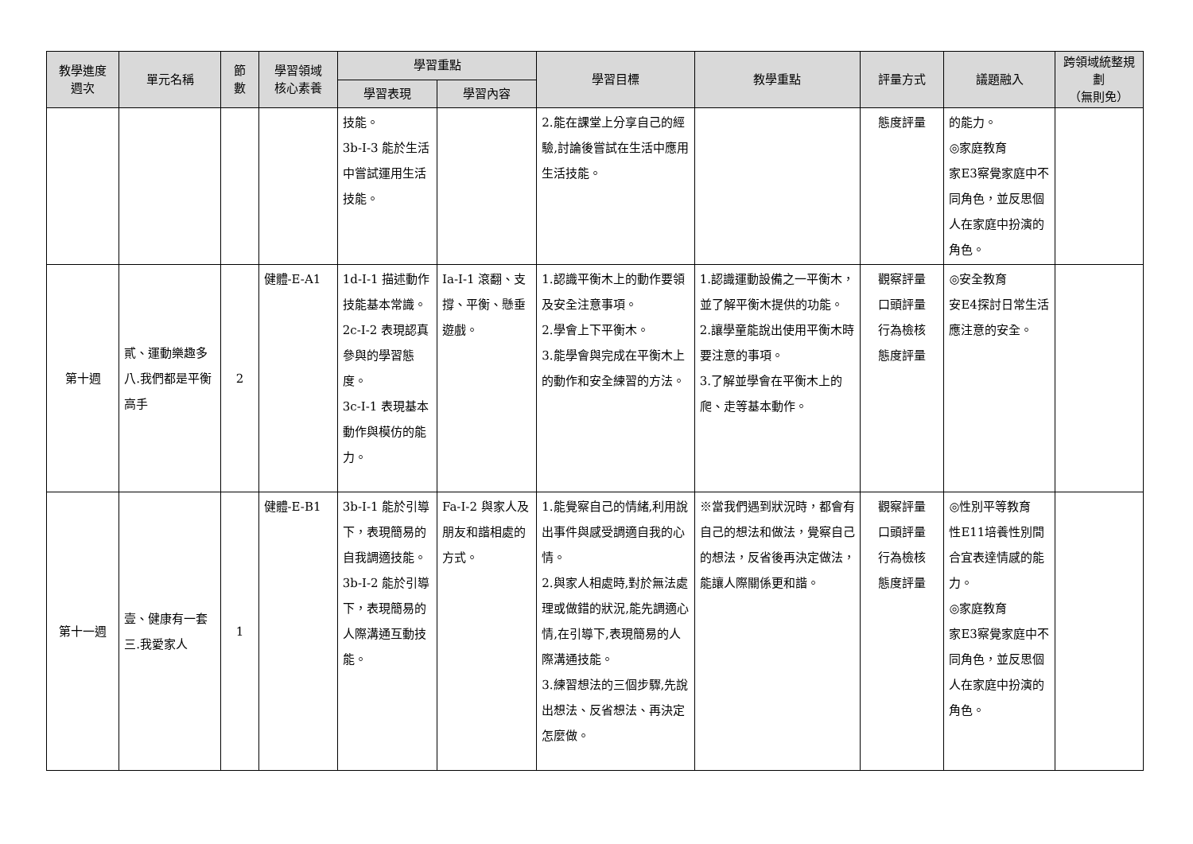| 教學進度 週次 | 單元名稱 | 節 數 | 學習領域 核心素養 | 學習重點 | | 學習目標 | 教學重點 | 評量方式 | 議題融入 | 跨領域統整規劃 （無則免） |
| --- | --- | --- | --- | --- | --- | --- | --- | --- | --- | --- |
| | | | | 學習表現 | 學習內容 | | | | | |
| | | | | 技能。 3b-I-3 能於生活中嘗試運用生活技能。 | | 2.能在課堂上分享自己的經驗,討論後嘗試在生活中應用生活技能。 | | 態度評量 | 的能力。 ◎家庭教育 家E3察覺家庭中不同角色，並反思個人在家庭中扮演的角色。 | |
| 第十週 | 貳、運動樂趣多 八.我們都是平衡高手 | 2 | 健體-E-A1 | 1d-I-1 描述動作技能基本常識。 2c-I-2 表現認真參與的學習態度。 3c-I-1 表現基本動作與模仿的能力。 | Ia-I-1 滾翻、支撐、平衡、懸垂遊戲。 | 1.認識平衡木上的動作要領及安全注意事項。 2.學會上下平衡木。 3.能學會與完成在平衡木上的動作和安全練習的方法。 | 1.認識運動設備之一平衡木，並了解平衡木提供的功能。 2.讓學童能說出使用平衡木時要注意的事項。 3.了解並學會在平衡木上的爬、走等基本動作。 | 觀察評量 口頭評量 行為檢核 態度評量 | ◎安全教育 安E4探討日常生活應注意的安全。 | |
| 第十一週 | 壹、健康有一套 三.我愛家人 | 1 | 健體-E-B1 | 3b-I-1 能於引導下，表現簡易的自我調適技能。 3b-I-2 能於引導下，表現簡易的人際溝通互動技能。 | Fa-I-2 與家人及朋友和諧相處的方式。 | 1.能覺察自己的情緒,利用說出事件與感受調適自我的心情。 2.與家人相處時,對於無法處理或做錯的狀況,能先調適心情,在引導下,表現簡易的人際溝通技能。 3.練習想法的三個步驟,先說出想法、反省想法、再決定怎麼做。 | ※當我們遇到狀況時，都會有自己的想法和做法，覺察自己的想法，反省後再決定做法，能讓人際關係更和諧。 | 觀察評量 口頭評量 行為檢核 態度評量 | ◎性別平等教育 性E11培養性別間合宜表達情感的能力。 ◎家庭教育 家E3察覺家庭中不同角色，並反思個人在家庭中扮演的角色。 | |